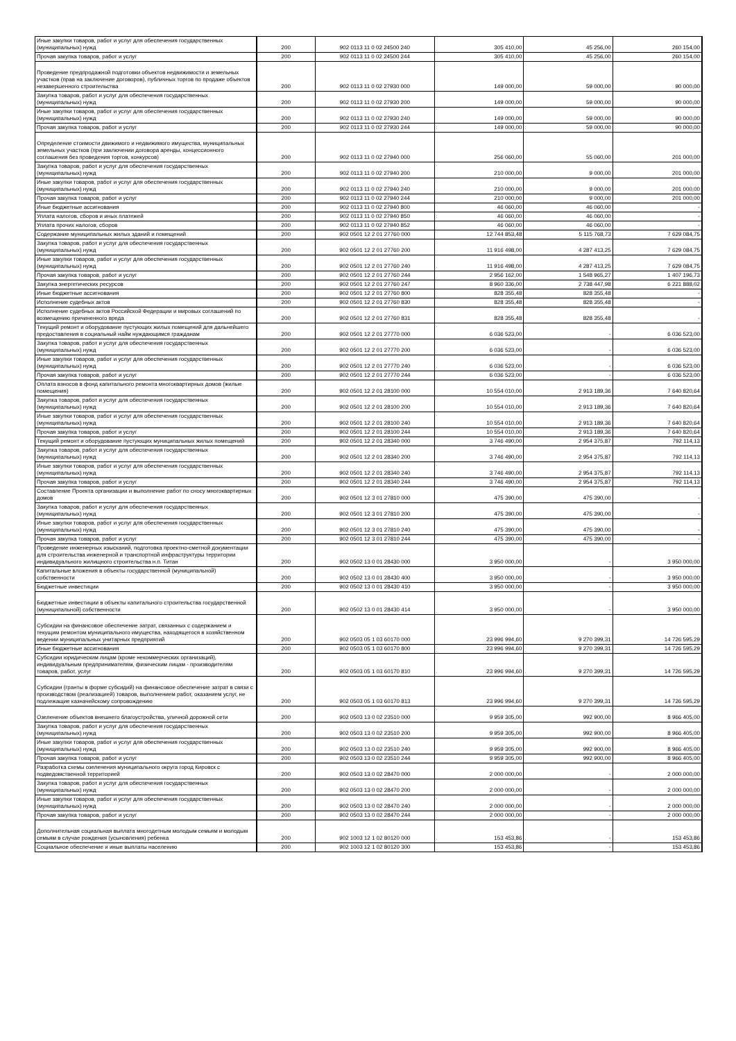| Иные закупки товаров, работ и услуг для обеспечения государственных (муниципальных) нужд | 200 | 902 0113 11 0 02 24500 240 | 305 410,00 | 45 256,00 | 260 154,00 |
| Прочая закупка товаров, работ и услуг | 200 | 902 0113 11 0 02 24500 244 | 305 410,00 | 45 256,00 | 260 154,00 |
| Проведение предпродажной подготовки объектов недвижимости и земельных участков (прав на заключение договоров), публичных торгов по продаже объектов незавершенного строительства | 200 | 902 0113 11 0 02 27930 000 | 149 000,00 | 59 000,00 | 90 000,00 |
| Закупка товаров, работ и услуг для обеспечения государственных (муниципальных) нужд | 200 | 902 0113 11 0 02 27930 200 | 149 000,00 | 59 000,00 | 90 000,00 |
| Иные закупки товаров, работ и услуг для обеспечения государственных (муниципальных) нужд | 200 | 902 0113 11 0 02 27930 240 | 149 000,00 | 59 000,00 | 90 000,00 |
| Прочая закупка товаров, работ и услуг | 200 | 902 0113 11 0 02 27930 244 | 149 000,00 | 59 000,00 | 90 000,00 |
| Определение стоимости движимого и недвижимого имущества, муниципальных земельных участков (при заключении договора аренды, концессионного соглашения без проведения торгов, конкурсов) | 200 | 902 0113 11 0 02 27940 000 | 256 060,00 | 55 060,00 | 201 000,00 |
| Закупка товаров, работ и услуг для обеспечения государственных (муниципальных) нужд | 200 | 902 0113 11 0 02 27940 200 | 210 000,00 | 9 000,00 | 201 000,00 |
| Иные закупки товаров, работ и услуг для обеспечения государственных (муниципальных) нужд | 200 | 902 0113 11 0 02 27940 240 | 210 000,00 | 9 000,00 | 201 000,00 |
| Прочая закупка товаров, работ и услуг | 200 | 902 0113 11 0 02 27940 244 | 210 000,00 | 9 000,00 | 201 000,00 |
| Иные бюджетные ассигнования | 200 | 902 0113 11 0 02 27940 800 | 46 060,00 | 46 060,00 | - |
| Уплата налогов, сборов и иных платежей | 200 | 902 0113 11 0 02 27940 850 | 46 060,00 | 46 060,00 | - |
| Уплата прочих налогов, сборов | 200 | 902 0113 11 0 02 27940 852 | 46 060,00 | 46 060,00 | - |
| Содержание муниципальных жилых зданий и помещений | 200 | 902 0501 12 2 01 27760 000 | 12 744 853,48 | 5 115 768,73 | 7 629 084,75 |
| Закупка товаров, работ и услуг для обеспечения государственных (муниципальных) нужд | 200 | 902 0501 12 2 01 27760 200 | 11 916 498,00 | 4 287 413,25 | 7 629 084,75 |
| Иные закупки товаров, работ и услуг для обеспечения государственных (муниципальных) нужд | 200 | 902 0501 12 2 01 27760 240 | 11 916 498,00 | 4 287 413,25 | 7 629 084,75 |
| Прочая закупка товаров, работ и услуг | 200 | 902 0501 12 2 01 27760 244 | 2 956 162,00 | 1 548 965,27 | 1 407 196,73 |
| Закупка энергетических ресурсов | 200 | 902 0501 12 2 01 27760 247 | 8 960 336,00 | 2 738 447,98 | 6 221 888,02 |
| Иные бюджетные ассигнования | 200 | 902 0501 12 2 01 27760 800 | 828 355,48 | 828 355,48 | - |
| Исполнение судебных актов | 200 | 902 0501 12 2 01 27760 830 | 828 355,48 | 828 355,48 | - |
| Исполнение судебных актов Российской Федерации и мировых соглашений по возмещению причиненного вреда | 200 | 902 0501 12 2 01 27760 831 | 828 355,48 | 828 355,48 | - |
| Текущий ремонт и оборудование пустующих жилых помещений для дальнейшего предоставления в социальный найм нуждающимся гражданам | 200 | 902 0501 12 2 01 27770 000 | 6 036 523,00 | - | 6 036 523,00 |
| Закупка товаров, работ и услуг для обеспечения государственных (муниципальных) нужд | 200 | 902 0501 12 2 01 27770 200 | 6 036 523,00 | - | 6 036 523,00 |
| Иные закупки товаров, работ и услуг для обеспечения государственных (муниципальных) нужд | 200 | 902 0501 12 2 01 27770 240 | 6 036 523,00 | - | 6 036 523,00 |
| Прочая закупка товаров, работ и услуг | 200 | 902 0501 12 2 01 27770 244 | 6 036 523,00 | - | 6 036 523,00 |
| Оплата взносов в фонд капитального ремонта многоквартирных домов (жилые помещения) | 200 | 902 0501 12 2 01 28100 000 | 10 554 010,00 | 2 913 189,36 | 7 640 820,64 |
| Закупка товаров, работ и услуг для обеспечения государственных (муниципальных) нужд | 200 | 902 0501 12 2 01 28100 200 | 10 554 010,00 | 2 913 189,36 | 7 640 820,64 |
| Иные закупки товаров, работ и услуг для обеспечения государственных (муниципальных) нужд | 200 | 902 0501 12 2 01 28100 240 | 10 554 010,00 | 2 913 189,36 | 7 640 820,64 |
| Прочая закупка товаров, работ и услуг | 200 | 902 0501 12 2 01 28100 244 | 10 554 010,00 | 2 913 189,36 | 7 640 820,64 |
| Текущий ремонт и оборудование пустующих муниципальных жилых помещений | 200 | 902 0501 12 2 01 28340 000 | 3 746 490,00 | 2 954 375,87 | 792 114,13 |
| Закупка товаров, работ и услуг для обеспечения государственных (муниципальных) нужд | 200 | 902 0501 12 2 01 28340 200 | 3 746 490,00 | 2 954 375,87 | 792 114,13 |
| Иные закупки товаров, работ и услуг для обеспечения государственных (муниципальных) нужд | 200 | 902 0501 12 2 01 28340 240 | 3 746 490,00 | 2 954 375,87 | 792 114,13 |
| Прочая закупка товаров, работ и услуг | 200 | 902 0501 12 2 01 28340 244 | 3 746 490,00 | 2 954 375,87 | 792 114,13 |
| Составление Проекта организации и выполнение работ по сносу многоквартирных домов | 200 | 902 0501 12 3 01 27810 000 | 475 390,00 | 475 390,00 | - |
| Закупка товаров, работ и услуг для обеспечения государственных (муниципальных) нужд | 200 | 902 0501 12 3 01 27810 200 | 475 390,00 | 475 390,00 | - |
| Иные закупки товаров, работ и услуг для обеспечения государственных (муниципальных) нужд | 200 | 902 0501 12 3 01 27810 240 | 475 390,00 | 475 390,00 | - |
| Прочая закупка товаров, работ и услуг | 200 | 902 0501 12 3 01 27810 244 | 475 390,00 | 475 390,00 | - |
| Проведение инженерных изысканий, подготовка проектно-сметной документации для строительства инженерной и транспортной инфраструктуры территории индивидуального жилищного строительства н.п. Титан | 200 | 902 0502 13 0 01 28430 000 | 3 950 000,00 | - | 3 950 000,00 |
| Капитальные вложения в объекты государственной (муниципальной) собственности | 200 | 902 0502 13 0 01 28430 400 | 3 950 000,00 | - | 3 950 000,00 |
| Бюджетные инвестиции | 200 | 902 0502 13 0 01 28430 410 | 3 950 000,00 | - | 3 950 000,00 |
| Бюджетные инвестиции в объекты капитального строительства государственной (муниципальной) собственности | 200 | 902 0502 13 0 01 28430 414 | 3 950 000,00 | - | 3 950 000,00 |
| Субсидии на финансовое обеспечение затрат, связанных с содержанием и текущим ремонтом муниципального имущества, находящегося в хозяйственном ведении муниципальных унитарных предприятий | 200 | 902 0503 05 1 03 60170 000 | 23 996 994,60 | 9 270 399,31 | 14 726 595,29 |
| Иные бюджетные ассигнования | 200 | 902 0503 05 1 03 60170 800 | 23 996 994,60 | 9 270 399,31 | 14 726 595,29 |
| Субсидии юридическим лицам (кроме некоммерческих организаций), индивидуальным предпринимателям, физическим лицам - производителям товаров, работ, услуг | 200 | 902 0503 05 1 03 60170 810 | 23 996 994,60 | 9 270 399,31 | 14 726 595,29 |
| Субсидии (гранты в форме субсидий) на финансовое обеспечение затрат в связи с производством (реализацией) товаров, выполнением работ, оказанием услуг, не подлежащие казначейскому сопровождению | 200 | 902 0503 05 1 03 60170 813 | 23 996 994,60 | 9 270 399,31 | 14 726 595,29 |
| Озеленение объектов внешнего благоустройства, уличной дорожной сети | 200 | 902 0503 13 0 02 23510 000 | 9 959 305,00 | 992 900,00 | 8 966 405,00 |
| Закупка товаров, работ и услуг для обеспечения государственных (муниципальных) нужд | 200 | 902 0503 13 0 02 23510 200 | 9 959 305,00 | 992 900,00 | 8 966 405,00 |
| Иные закупки товаров, работ и услуг для обеспечения государственных (муниципальных) нужд | 200 | 902 0503 13 0 02 23510 240 | 9 959 305,00 | 992 900,00 | 8 966 405,00 |
| Прочая закупка товаров, работ и услуг | 200 | 902 0503 13 0 02 23510 244 | 9 959 305,00 | 992 900,00 | 8 966 405,00 |
| Разработка схемы озеленения муниципального округа город Кировск с подведомственной территорией | 200 | 902 0503 13 0 02 28470 000 | 2 000 000,00 | - | 2 000 000,00 |
| Закупка товаров, работ и услуг для обеспечения государственных (муниципальных) нужд | 200 | 902 0503 13 0 02 28470 200 | 2 000 000,00 | - | 2 000 000,00 |
| Иные закупки товаров, работ и услуг для обеспечения государственных (муниципальных) нужд | 200 | 902 0503 13 0 02 28470 240 | 2 000 000,00 | - | 2 000 000,00 |
| Прочая закупка товаров, работ и услуг | 200 | 902 0503 13 0 02 28470 244 | 2 000 000,00 | - | 2 000 000,00 |
| Дополнительная социальная выплата многодетным молодым семьям и молодым семьям в случае рождения (усыновления) ребенка | 200 | 902 1003 12 1 02 80120 000 | 153 453,86 | - | 153 453,86 |
| Социальное обеспечение и иные выплаты населению | 200 | 902 1003 12 1 02 80120 300 | 153 453,86 | - | 153 453,86 |